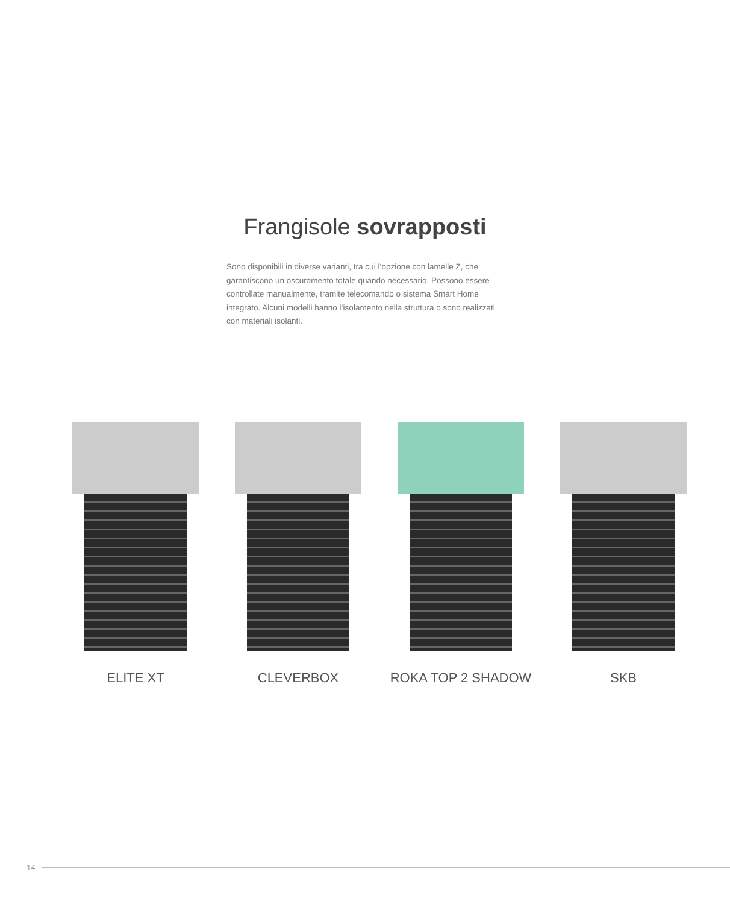Frangisole sovrapposti
Sono disponibili in diverse varianti, tra cui l’opzione con lamelle Z, che garantiscono un oscuramento totale quando necessario. Possono essere controllate manualmente, tramite telecomando o sistema Smart Home integrato. Alcuni modelli hanno l’isolamento nella struttura o sono realizzati con materiali isolanti.
ELITE XT CLEVERBOX ROKA TOP 2 SHADOW SKB
14